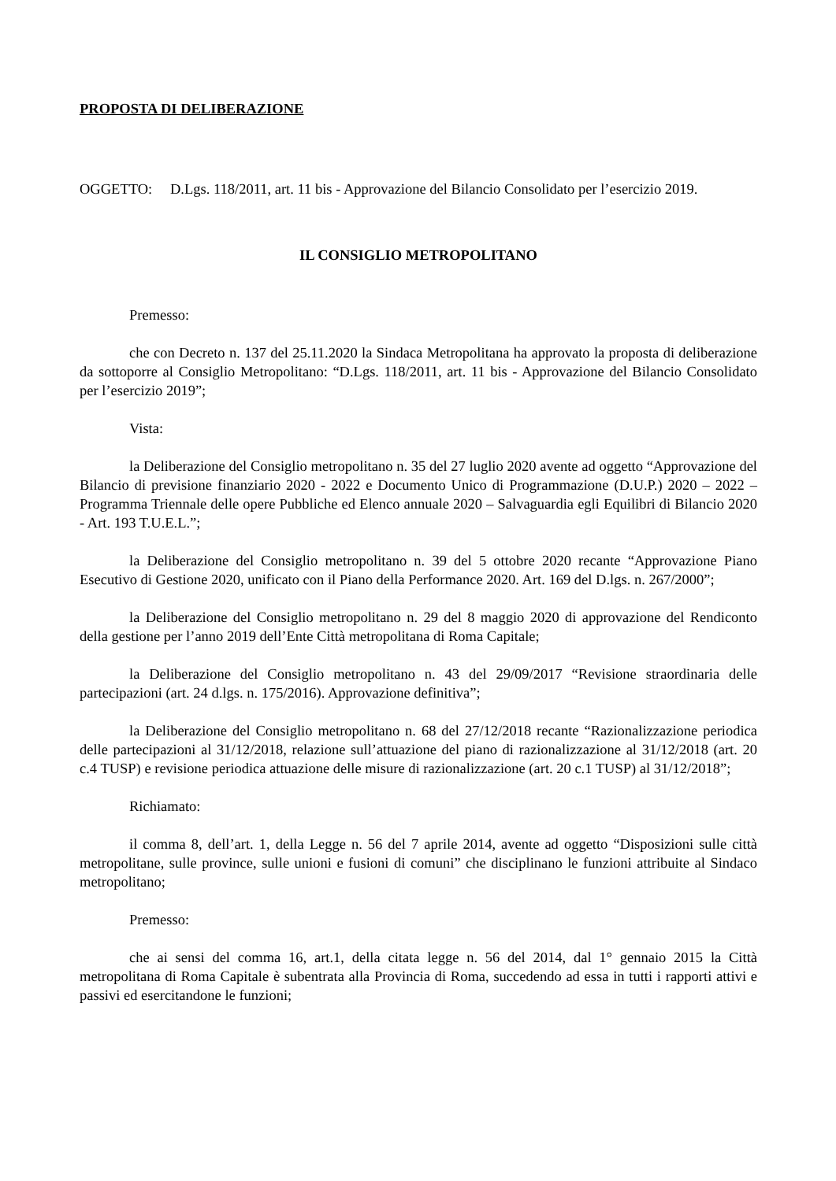PROPOSTA DI DELIBERAZIONE
OGGETTO: D.Lgs. 118/2011, art. 11 bis - Approvazione del Bilancio Consolidato per l’esercizio 2019.
IL CONSIGLIO METROPOLITANO
Premesso:
che con Decreto n. 137 del 25.11.2020 la Sindaca Metropolitana ha approvato la proposta di deliberazione da sottoporre al Consiglio Metropolitano: “D.Lgs. 118/2011, art. 11 bis - Approvazione del Bilancio Consolidato per l’esercizio 2019”;
Vista:
la Deliberazione del Consiglio metropolitano n. 35 del 27 luglio 2020 avente ad oggetto “Approvazione del Bilancio di previsione finanziario 2020 - 2022 e Documento Unico di Programmazione (D.U.P.) 2020 – 2022 – Programma Triennale delle opere Pubbliche ed Elenco annuale 2020 – Salvaguardia egli Equilibri di Bilancio 2020 - Art. 193 T.U.E.L.”;
la Deliberazione del Consiglio metropolitano n. 39 del 5 ottobre 2020 recante “Approvazione Piano Esecutivo di Gestione 2020, unificato con il Piano della Performance 2020. Art. 169 del D.lgs. n. 267/2000”;
la Deliberazione del Consiglio metropolitano n. 29 del 8 maggio 2020 di approvazione del Rendiconto della gestione per l’anno 2019 dell’Ente Città metropolitana di Roma Capitale;
la Deliberazione del Consiglio metropolitano n. 43 del 29/09/2017 “Revisione straordinaria delle partecipazioni (art. 24 d.lgs. n. 175/2016). Approvazione definitiva”;
la Deliberazione del Consiglio metropolitano n. 68 del 27/12/2018 recante “Razionalizzazione periodica delle partecipazioni al 31/12/2018, relazione sull’attuazione del piano di razionalizzazione al 31/12/2018 (art. 20 c.4 TUSP) e revisione periodica attuazione delle misure di razionalizzazione (art. 20 c.1 TUSP) al 31/12/2018”;
Richiamato:
il comma 8, dell’art. 1, della Legge n. 56 del 7 aprile 2014, avente ad oggetto “Disposizioni sulle città metropolitane, sulle province, sulle unioni e fusioni di comuni” che disciplinano le funzioni attribuite al Sindaco metropolitano;
Premesso:
che ai sensi del comma 16, art.1, della citata legge n. 56 del 2014, dal 1° gennaio 2015 la Città metropolitana di Roma Capitale è subentrata alla Provincia di Roma, succedendo ad essa in tutti i rapporti attivi e passivi ed esercitandone le funzioni;